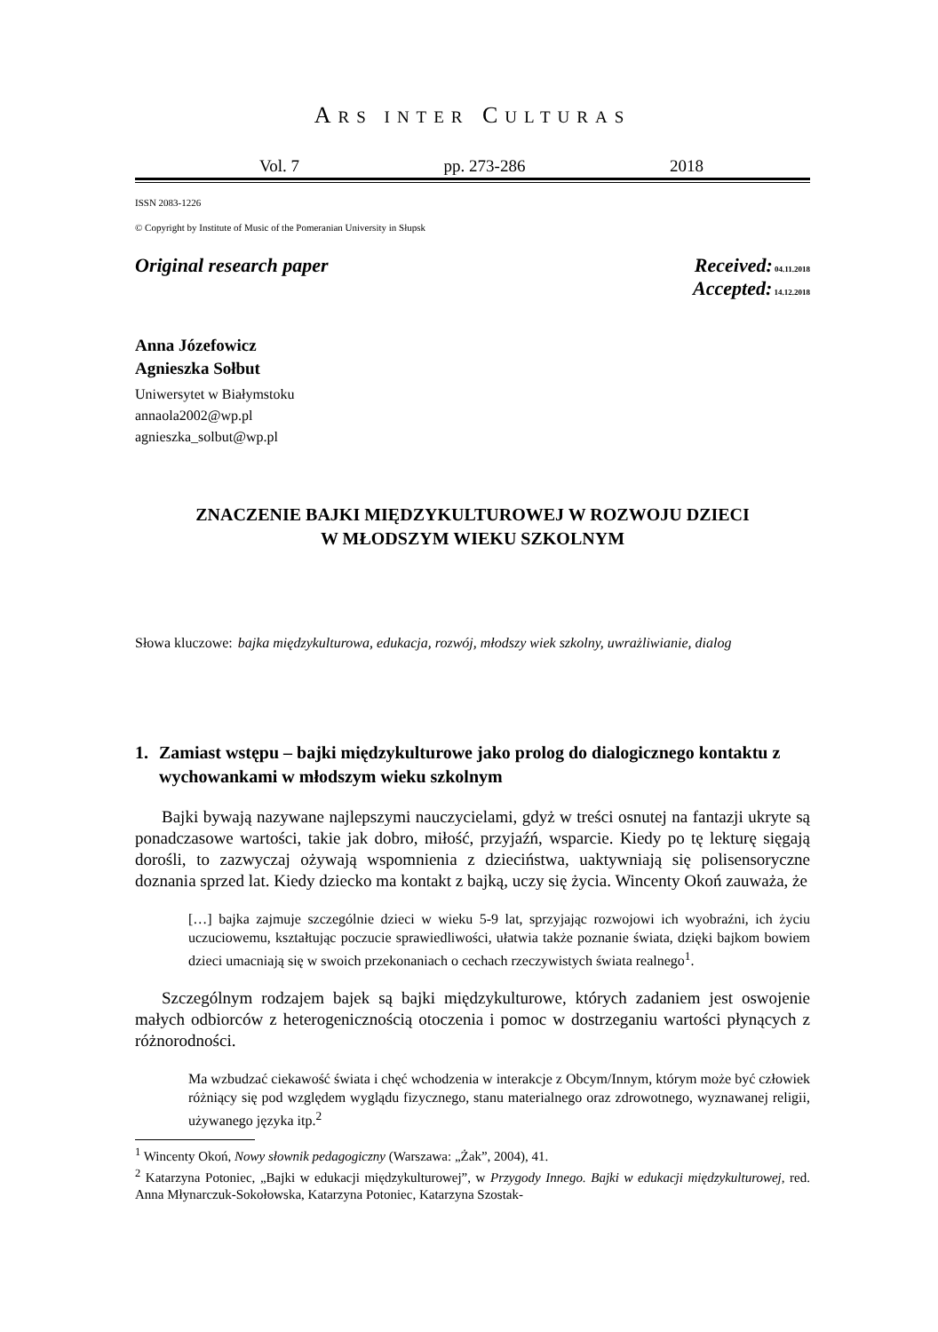ARS INTER CULTURAS
Vol. 7 pp. 273-286 2018
ISSN 2083-1226
© Copyright by Institute of Music of the Pomeranian University in Słupsk
Original research paper Received: 04.11.2018
Accepted: 14.12.2018
Anna Józefowicz
Agnieszka Sołbut
Uniwersytet w Białymstoku
annaola2002@wp.pl
agnieszka_solbut@wp.pl
ZNACZENIE BAJKI MIĘDZYKULTUROWEJ W ROZWOJU DZIECI
W MŁODSZYM WIEKU SZKOLNYM
Słowa kluczowe: bajka międzykulturowa, edukacja, rozwój, młodszy wiek szkolny, uwrażliwianie, dialog
1. Zamiast wstępu – bajki międzykulturowe jako prolog do dialogicznego kontaktu z wychowankami w młodszym wieku szkolnym
Bajki bywają nazywane najlepszymi nauczycielami, gdyż w treści osnutej na fantazji ukryte są ponadczasowe wartości, takie jak dobro, miłość, przyjaźń, wsparcie. Kiedy po tę lekturę sięgają dorośli, to zazwyczaj ożywają wspomnienia z dzieciństwa, uaktywniają się polisensoryczne doznania sprzed lat. Kiedy dziecko ma kontakt z bajką, uczy się życia. Wincenty Okoń zauważa, że
[…] bajka zajmuje szczególnie dzieci w wieku 5-9 lat, sprzyjając rozwojowi ich wyobraźni, ich życiu uczuciowemu, kształtując poczucie sprawiedliwości, ułatwia także poznanie świata, dzięki bajkom bowiem dzieci umacniają się w swoich przekonaniach o cechach rzeczywistych świata realnego<sup>1</sup>.
Szczególnym rodzajem bajek są bajki międzykulturowe, których zadaniem jest oswojenie małych odbiorców z heterogenicznością otoczenia i pomoc w dostrzeganiu wartości płynących z różnorodności.
Ma wzbudzać ciekawość świata i chęć wchodzenia w interakcje z Obcym/Innym, którym może być człowiek różniący się pod względem wyglądu fizycznego, stanu materialnego oraz zdrowotnego, wyznawanej religii, używanego języka itp.<sup>2</sup>
<sup>1</sup> Wincenty Okoń, Nowy słownik pedagogiczny (Warszawa: „Żak”, 2004), 41.
<sup>2</sup> Katarzyna Potoniec, „Bajki w edukacji międzykulturowej”, w Przygody Innego. Bajki w edukacji międzykulturowej, red. Anna Młynarczuk-Sokołowska, Katarzyna Potoniec, Katarzyna Szostak-